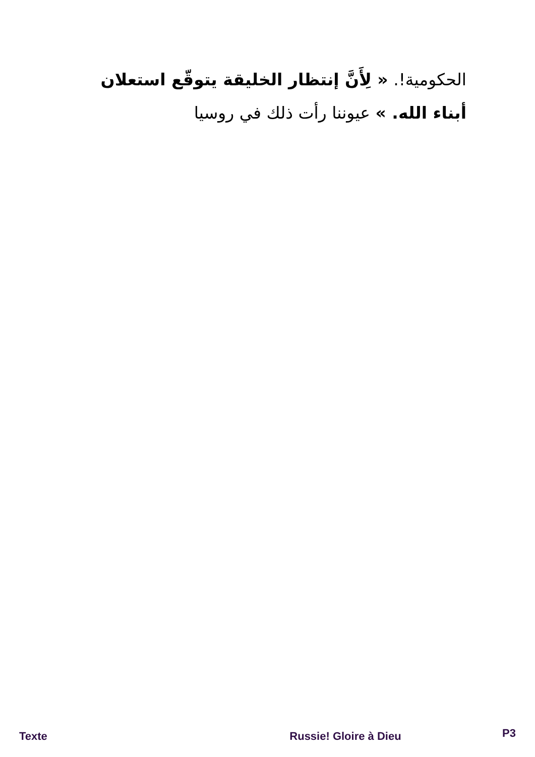الحكومية!. « لِأَنَّ إنتظار الخليقة يتوقّع استعلان أبناء الله. » عيوننا رأت ذلك في روسيا
Texte Russie! Gloire à Dieu P3